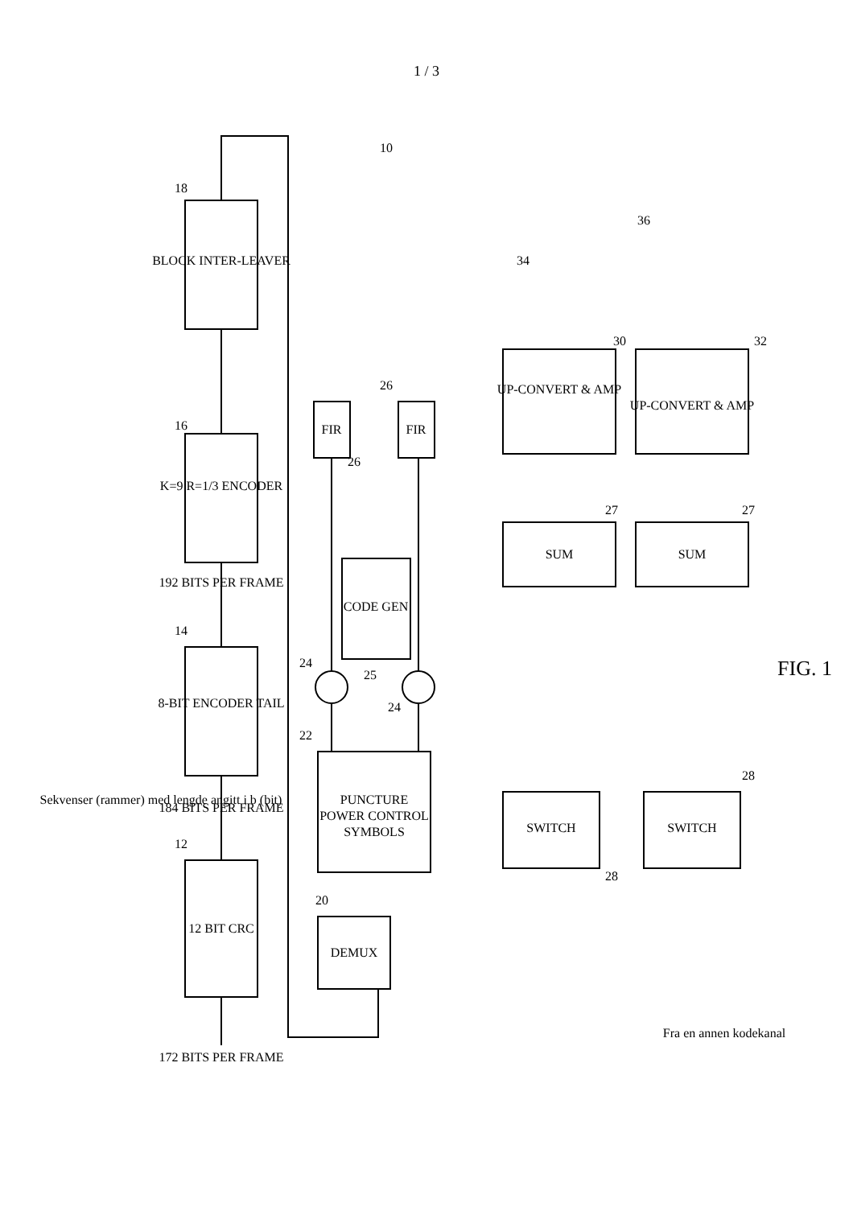1 / 3
12 BIT CRC
8-BIT ENCODER TAIL
K=9 R=1/3 ENCODER
BLOCK INTER-LEAVER
DEMUX
PUNCTURE
POWER CONTROL
SYMBOLS
CODE GEN
FIR
FIR
SWITCH
SWITCH
SUM
SUM
UP-CONVERT & AMP
UP-CONVERT & AMP
172 BITS PER FRAME
184 BITS PER FRAME
192 BITS PER FRAME
Sekvenser (rammer) med lengde angitt i b (bit)
Fra en annen kodekanal
FIG. 1
12
14
16
18
20
22
24
24
25
26
26
27
27
28
28
30
32
34
36
10